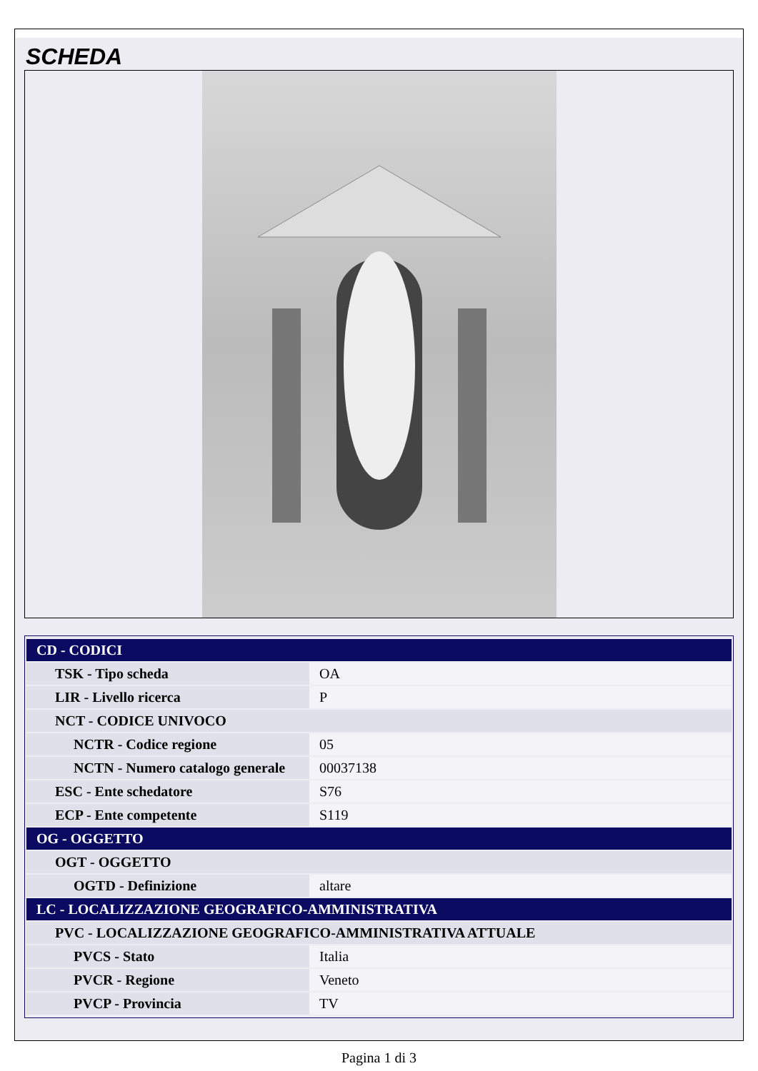SCHEDA
| CD - CODICI | |
| TSK - Tipo scheda | OA |
| LIR - Livello ricerca | P |
| NCT - CODICE UNIVOCO | |
| NCTR - Codice regione | 05 |
| NCTN - Numero catalogo generale | 00037138 |
| ESC - Ente schedatore | S76 |
| ECP - Ente competente | S119 |
| OG - OGGETTO | |
| OGT - OGGETTO | |
| OGTD - Definizione | altare |
| LC - LOCALIZZAZIONE GEOGRAFICO-AMMINISTRATIVA | |
| PVC - LOCALIZZAZIONE GEOGRAFICO-AMMINISTRATIVA ATTUALE | |
| PVCS - Stato | Italia |
| PVCR - Regione | Veneto |
| PVCP - Provincia | TV |
Pagina 1 di 3